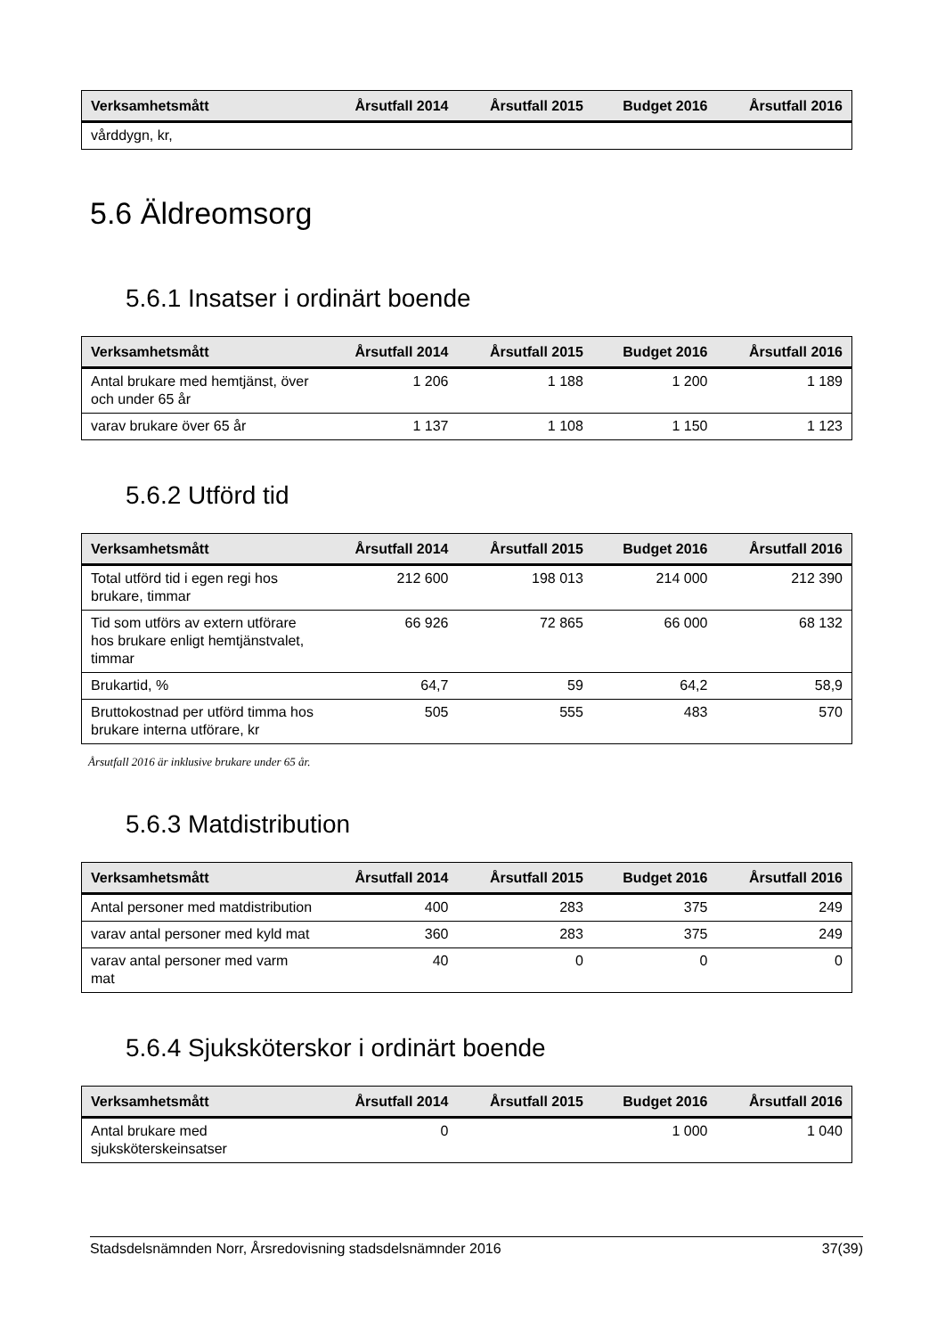| Verksamhetsmått | Årsutfall 2014 | Årsutfall 2015 | Budget 2016 | Årsutfall 2016 |
| --- | --- | --- | --- | --- |
| vårddygn, kr, | | | | |
5.6 Äldreomsorg
5.6.1 Insatser i ordinärt boende
| Verksamhetsmått | Årsutfall 2014 | Årsutfall 2015 | Budget 2016 | Årsutfall 2016 |
| --- | --- | --- | --- | --- |
| Antal brukare med hemtjänst, över och under 65 år | 1 206 | 1 188 | 1 200 | 1 189 |
| varav brukare över 65 år | 1 137 | 1 108 | 1 150 | 1 123 |
5.6.2 Utförd tid
| Verksamhetsmått | Årsutfall 2014 | Årsutfall 2015 | Budget 2016 | Årsutfall 2016 |
| --- | --- | --- | --- | --- |
| Total utförd tid i egen regi hos brukare, timmar | 212 600 | 198 013 | 214 000 | 212 390 |
| Tid som utförs av extern utförare hos brukare enligt hemtjänstvalet, timmar | 66 926 | 72 865 | 66 000 | 68 132 |
| Brukartid, % | 64,7 | 59 | 64,2 | 58,9 |
| Bruttokostnad per utförd timma hos brukare interna utförare, kr | 505 | 555 | 483 | 570 |
Årsutfall 2016 är inklusive brukare under 65 år.
5.6.3 Matdistribution
| Verksamhetsmått | Årsutfall 2014 | Årsutfall 2015 | Budget 2016 | Årsutfall 2016 |
| --- | --- | --- | --- | --- |
| Antal personer med matdistribution | 400 | 283 | 375 | 249 |
| varav antal personer med kyld mat | 360 | 283 | 375 | 249 |
| varav antal personer med varm mat | 40 | 0 | 0 | 0 |
5.6.4 Sjuksköterskor i ordinärt boende
| Verksamhetsmått | Årsutfall 2014 | Årsutfall 2015 | Budget 2016 | Årsutfall 2016 |
| --- | --- | --- | --- | --- |
| Antal brukare med sjuksköterskeinsatser | 0 | | 1 000 | 1 040 |
Stadsdelsnämnden Norr, Årsredovisning stadsdelsnämnder 2016 37(39)